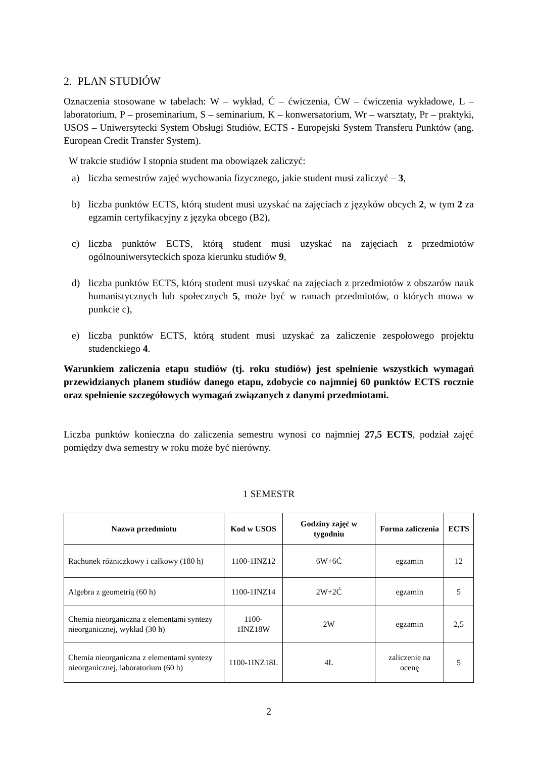2. PLAN STUDIÓW
Oznaczenia stosowane w tabelach: W – wykład, Ć – ćwiczenia, ĆW – ćwiczenia wykładowe, L – laboratorium, P – proseminarium, S – seminarium, K – konwersatorium, Wr – warsztaty, Pr – praktyki, USOS – Uniwersytecki System Obsługi Studiów, ECTS - Europejski System Transferu Punktów (ang. European Credit Transfer System).
W trakcie studiów I stopnia student ma obowiązek zaliczyć:
a) liczba semestrów zajęć wychowania fizycznego, jakie student musi zaliczyć – 3,
b) liczba punktów ECTS, którą student musi uzyskać na zajęciach z języków obcych 2, w tym 2 za egzamin certyfikacyjny z języka obcego (B2),
c) liczba punktów ECTS, którą student musi uzyskać na zajęciach z przedmiotów ogólnouniwersyteckich spoza kierunku studiów 9,
d) liczba punktów ECTS, którą student musi uzyskać na zajęciach z przedmiotów z obszarów nauk humanistycznych lub społecznych 5, może być w ramach przedmiotów, o których mowa w punkcie c),
e) liczba punktów ECTS, którą student musi uzyskać za zaliczenie zespołowego projektu studenckiego 4.
Warunkiem zaliczenia etapu studiów (tj. roku studiów) jest spełnienie wszystkich wymagań przewidzianych planem studiów danego etapu, zdobycie co najmniej 60 punktów ECTS rocznie oraz spełnienie szczegółowych wymagań związanych z danymi przedmiotami.
Liczba punktów konieczna do zaliczenia semestru wynosi co najmniej 27,5 ECTS, podział zajęć pomiędzy dwa semestry w roku może być nierówny.
1 SEMESTR
| Nazwa przedmiotu | Kod w USOS | Godziny zajęć w tygodniu | Forma zaliczenia | ECTS |
| --- | --- | --- | --- | --- |
| Rachunek różniczkowy i całkowy (180 h) | 1100-1INZ12 | 6W+6Ć | egzamin | 12 |
| Algebra z geometrią (60 h) | 1100-1INZ14 | 2W+2Ć | egzamin | 5 |
| Chemia nieorganiczna z elementami syntezy nieorganicznej, wykład (30 h) | 1100-1INZ18W | 2W | egzamin | 2,5 |
| Chemia nieorganiczna z elementami syntezy nieorganicznej, laboratorium (60 h) | 1100-1INZ18L | 4L | zaliczenie na ocenę | 5 |
2